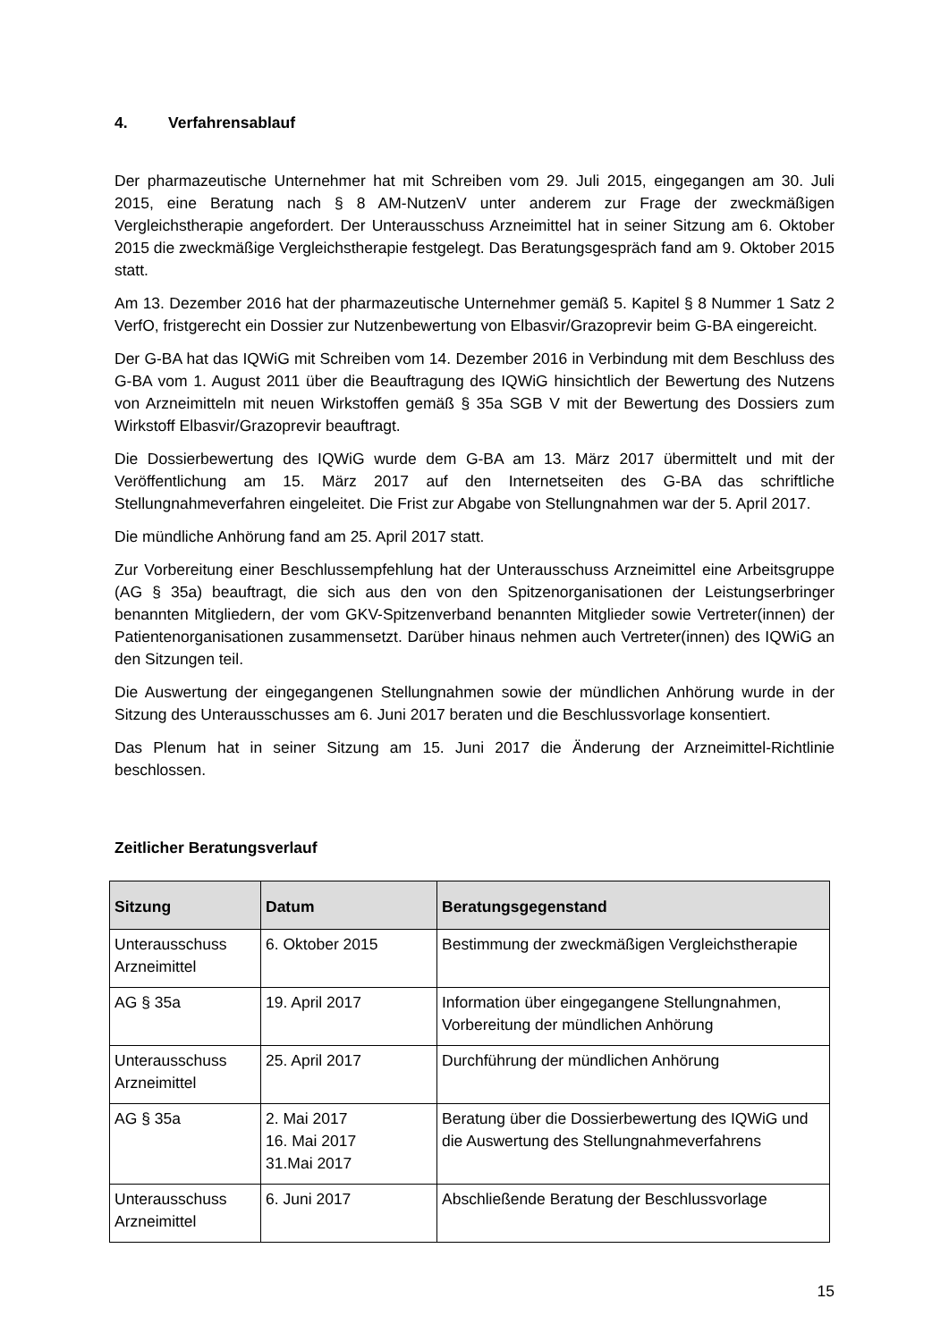4. Verfahrensablauf
Der pharmazeutische Unternehmer hat mit Schreiben vom 29. Juli 2015, eingegangen am 30. Juli 2015, eine Beratung nach § 8 AM-NutzenV unter anderem zur Frage der zweckmä­ßigen Vergleichstherapie angefordert. Der Unterausschuss Arzneimittel hat in seiner Sitzung am 6. Oktober 2015 die zweckmäßige Vergleichstherapie festgelegt. Das Beratungsge­spräch fand am 9. Oktober 2015 statt.
Am 13. Dezember 2016 hat der pharmazeutische Unternehmer gemäß 5. Kapitel § 8 Nummer 1 Satz 2 VerfO, fristgerecht ein Dossier zur Nutzenbewertung von Elbas­vir/Grazoprevir beim G-BA eingereicht.
Der G-BA hat das IQWiG mit Schreiben vom 14. Dezember 2016 in Verbindung mit dem Beschluss des G-BA vom 1. August 2011 über die Beauftragung des IQWiG hinsichtlich der Bewertung des Nutzens von Arzneimitteln mit neuen Wirkstoffen gemäß § 35a SGB V mit der Bewertung des Dossiers zum Wirkstoff Elbasvir/Grazoprevir beauftragt.
Die Dossierbewertung des IQWiG wurde dem G-BA am 13. März 2017 übermittelt und mit der Veröffentlichung am 15. März 2017 auf den Internetseiten des G-BA das schriftliche Stellungnahmeverfahren eingeleitet. Die Frist zur Abgabe von Stellungnahmen war der 5. April 2017.
Die mündliche Anhörung fand am 25. April 2017 statt.
Zur Vorbereitung einer Beschlussempfehlung hat der Unterausschuss Arzneimittel eine Arbeitsgruppe (AG § 35a) beauftragt, die sich aus den von den Spitzenorganisationen der Leistungserbringer benannten Mitgliedern, der vom GKV-Spitzenverband benannten Mitglieder sowie Vertreter(innen) der Patientenorganisationen zusammensetzt. Darüber hinaus nehmen auch Vertreter(innen) des IQWiG an den Sitzungen teil.
Die Auswertung der eingegangenen Stellungnahmen sowie der mündlichen Anhörung wurde in der Sitzung des Unterausschusses am 6. Juni 2017 beraten und die Beschlussvorlage konsentiert.
Das Plenum hat in seiner Sitzung am 15. Juni 2017 die Änderung der Arzneimittel-Richtlinie beschlossen.
Zeitlicher Beratungsverlauf
| Sitzung | Datum | Beratungsgegenstand |
| --- | --- | --- |
| Unterausschuss Arzneimittel | 6. Oktober 2015 | Bestimmung der zweckmäßigen Vergleichsthe­rapie |
| AG § 35a | 19. April 2017 | Information über eingegangene Stellungnahmen, Vorbereitung der mündlichen Anhörung |
| Unterausschuss Arzneimittel | 25. April 2017 | Durchführung der mündlichen Anhörung |
| AG § 35a | 2. Mai 2017 16. Mai 2017 31.Mai 2017 | Beratung über die Dossierbewertung des IQWiG und die Auswertung des Stellungnahmeverfah­rens |
| Unterausschuss Arzneimittel | 6. Juni 2017 | Abschließende Beratung der Beschlussvorlage |
15